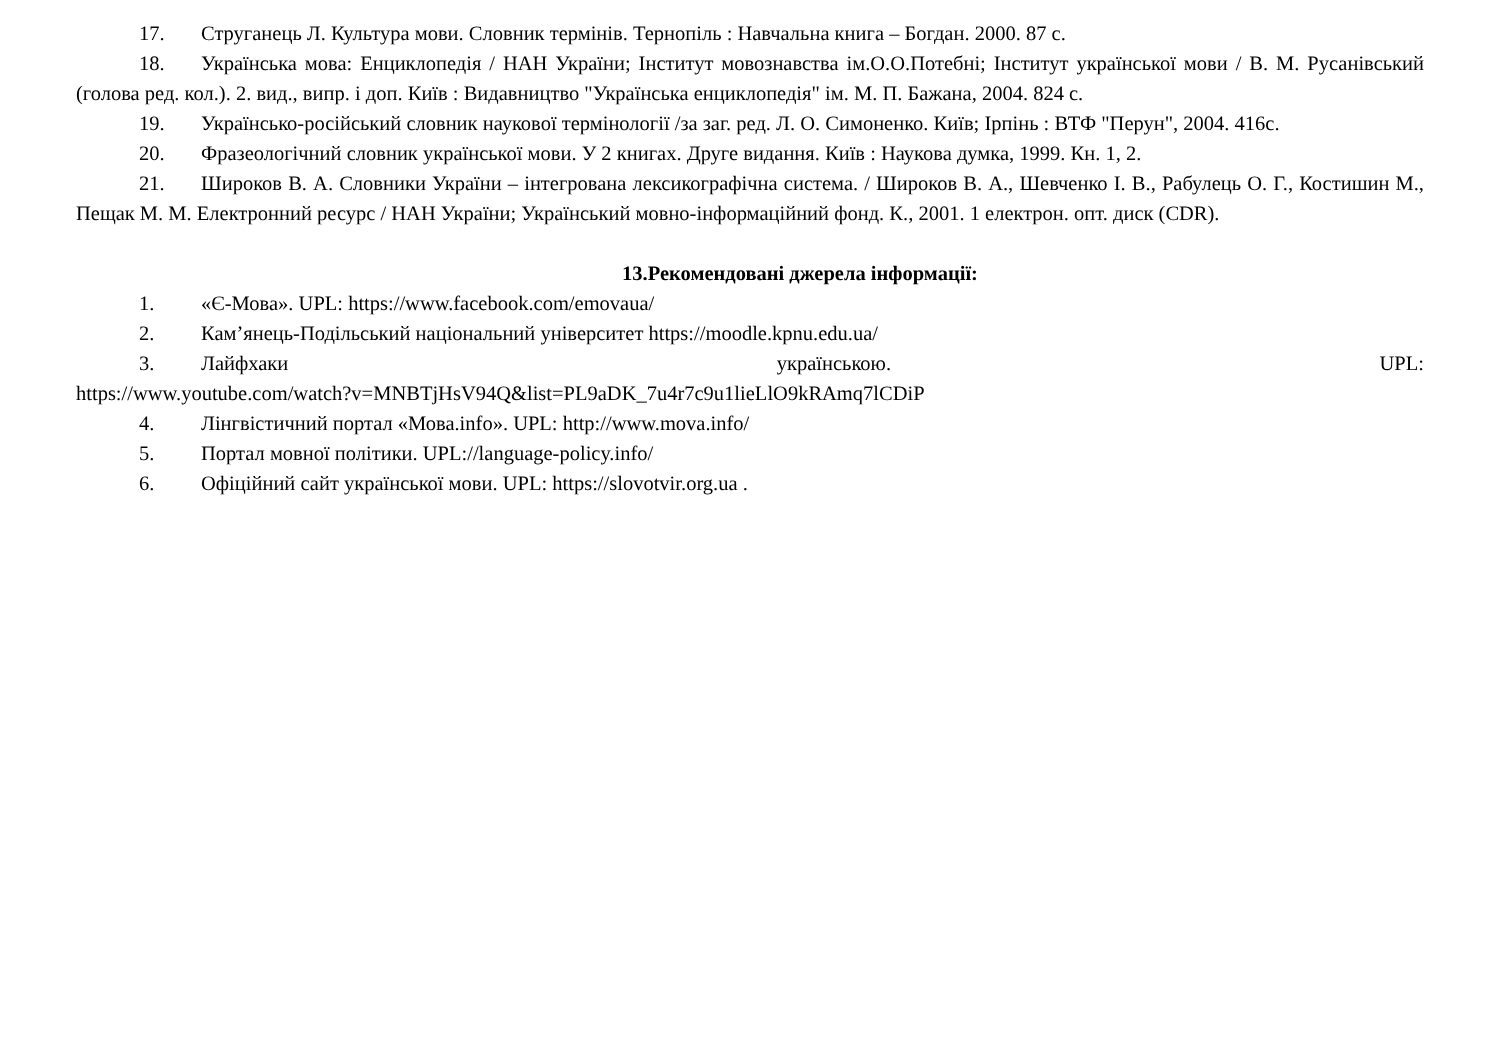17. Струганець Л. Культура мови. Словник термінів. Тернопіль : Навчальна книга – Богдан. 2000. 87 с.
18. Українська мова: Енциклопедія / НАН України; Інститут мовознавства ім.О.О.Потебні; Інститут української мови / В. М. Русанівський (голова ред. кол.). 2. вид., випр. і доп. Київ : Видавництво "Українська енциклопедія" ім. М. П. Бажана, 2004. 824 с.
19. Українсько-російський словник наукової термінології /за заг. ред. Л. О. Симоненко. Київ; Ірпінь : ВТФ "Перун", 2004. 416с.
20. Фразеологічний словник української мови. У 2 книгах. Друге видання. Київ : Наукова думка, 1999. Кн. 1, 2.
21. Широков В. А. Словники України – інтегрована лексикографічна система. / Широков В. А., Шевченко І. В., Рабулець О. Г., Костишин М., Пещак М. М. Електронний ресурс / НАН України; Український мовно-інформаційний фонд. К., 2001. 1 електрон. опт. диск (CDR).
13.Рекомендовані джерела інформації:
1. «Є-Мова». UPL: https://www.facebook.com/emovaua/
2. Кам’янець-Подільський національний університет https://moodle.kpnu.edu.ua/
3. Лайфхаки українською. UPL:
https://www.youtube.com/watch?v=MNBTjHsV94Q&list=PL9aDK_7u4r7c9u1lieLlO9kRAmq7lCDiP
4. Лінгвістичний портал «Мова.info». UPL: http://www.mova.info/
5. Портал мовної політики. UPL://language-policy.info/
6. Офіційний сайт української мови. UPL: https://slovotvir.org.ua .